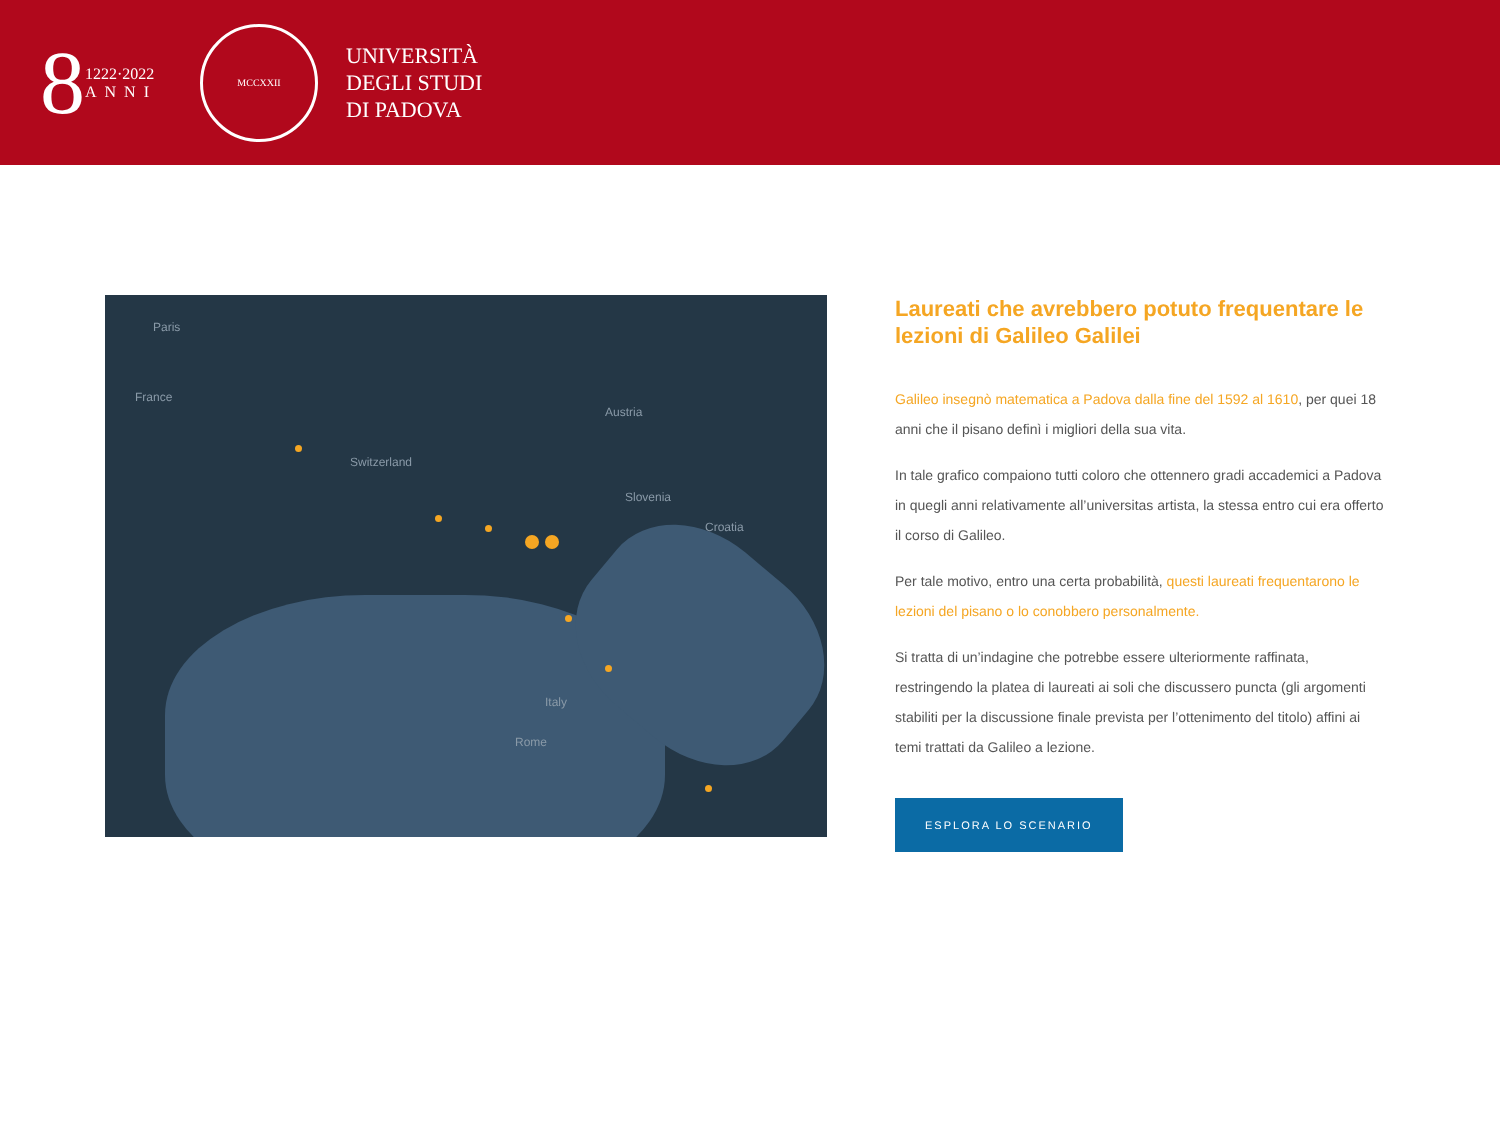8
1222·2022
ANNI
MCCXXII
UNIVERSITÀ
DEGLI STUDI
DI PADOVA
Paris
France
Austria
Switzerland
Slovenia
Croatia
Italy
Rome
Laureati che avrebbero potuto frequentare le lezioni di Galileo Galilei
Galileo insegnò matematica a Padova dalla fine del 1592 al 1610, per quei 18 anni che il pisano definì i migliori della sua vita.
In tale grafico compaiono tutti coloro che ottennero gradi accademici a Padova in quegli anni relativamente all’universitas artista, la stessa entro cui era offerto il corso di Galileo.
Per tale motivo, entro una certa probabilità, questi laureati frequentarono le lezioni del pisano o lo conobbero personalmente.
Si tratta di un’indagine che potrebbe essere ulteriormente raffinata, restringendo la platea di laureati ai soli che discussero puncta (gli argomenti stabiliti per la discussione finale prevista per l’ottenimento del titolo) affini ai temi trattati da Galileo a lezione.
ESPLORA LO SCENARIO